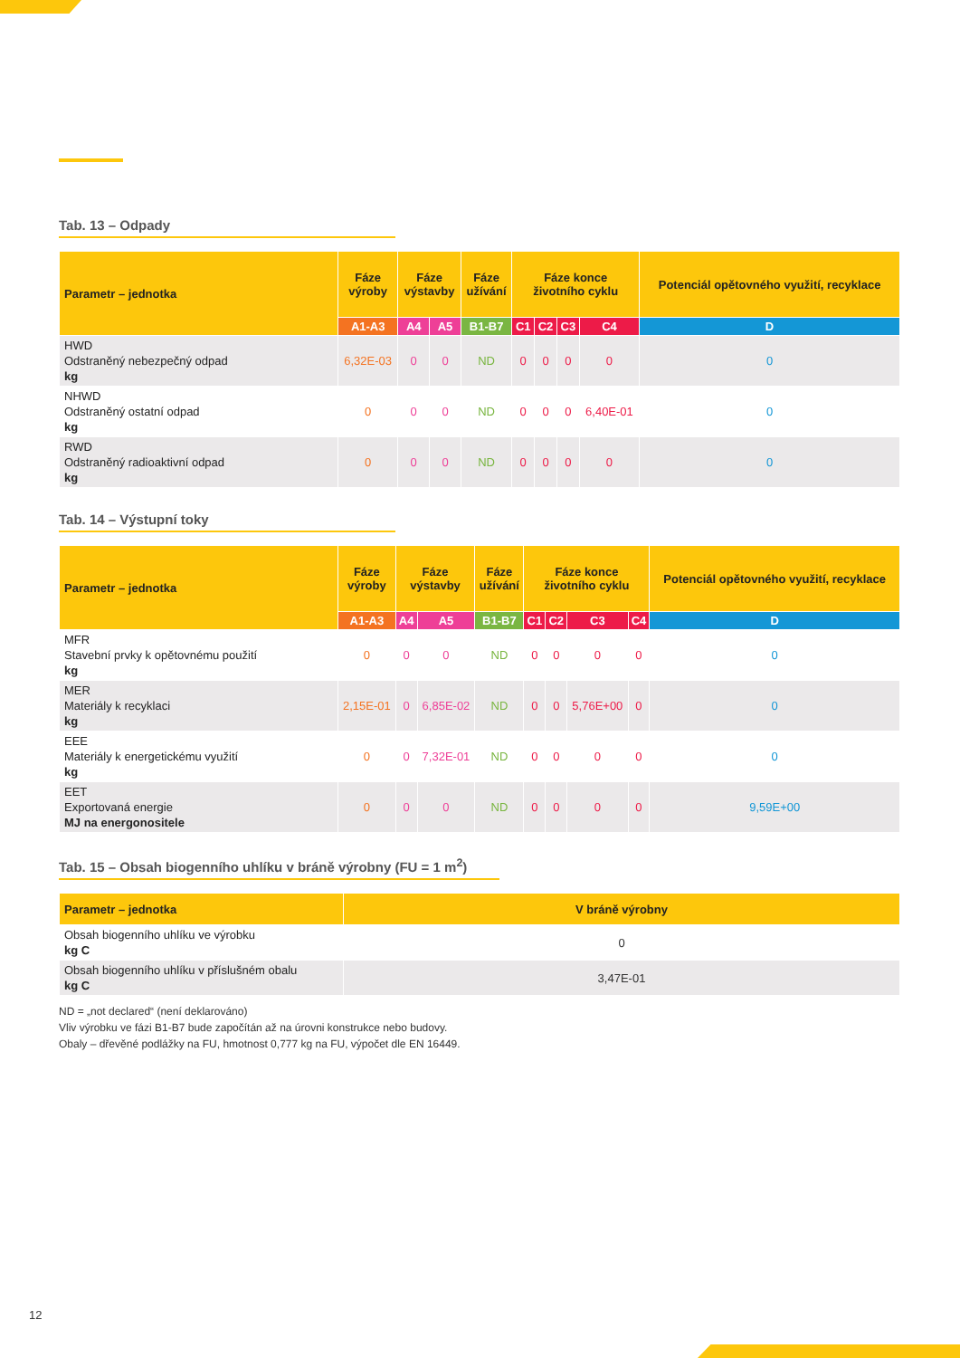Tab. 13 – Odpady
| Parametr – jednotka | Fáze výroby | Fáze výstavby | | Fáze užívání | Fáze konce životního cyklu | | | | Potenciál opětovného využití, recyklace |
| --- | --- | --- | --- | --- | --- | --- | --- | --- | --- |
| | A1-A3 | A4 | A5 | B1-B7 | C1 | C2 | C3 | C4 | D |
| HWD Odstraněný nebezpečný odpad kg | 6,32E-03 | 0 | 0 | ND | 0 | 0 | 0 | 0 | 0 |
| NHWD Odstraněný ostatní odpad kg | 0 | 0 | 0 | ND | 0 | 0 | 0 | 6,40E-01 | 0 |
| RWD Odstraněný radioaktivní odpad kg | 0 | 0 | 0 | ND | 0 | 0 | 0 | 0 | 0 |
Tab. 14 – Výstupní toky
| Parametr – jednotka | Fáze výroby | Fáze výstavby | | Fáze užívání | Fáze konce životního cyklu | | | | Potenciál opětovného využití, recyklace |
| --- | --- | --- | --- | --- | --- | --- | --- | --- | --- |
| | A1-A3 | A4 | A5 | B1-B7 | C1 | C2 | C3 | C4 | D |
| MFR Stavební prvky k opětovnému použití kg | 0 | 0 | 0 | ND | 0 | 0 | 0 | 0 | 0 |
| MER Materiály k recyklaci kg | 2,15E-01 | 0 | 6,85E-02 | ND | 0 | 0 | 5,76E+00 | 0 | 0 |
| EEE Materiály k energetickému využití kg | 0 | 0 | 7,32E-01 | ND | 0 | 0 | 0 | 0 | 0 |
| EET Exportovaná energie MJ na energonositele | 0 | 0 | 0 | ND | 0 | 0 | 0 | 0 | 9,59E+00 |
Tab. 15 – Obsah biogenního uhlíku v bráně výrobny (FU = 1 m<sup>2</sup>)
| Parametr – jednotka | V bráně výrobny |
| --- | --- |
| Obsah biogenního uhlíku ve výrobku kg C | 0 |
| Obsah biogenního uhlíku v příslušném obalu kg C | 3,47E-01 |
ND = „not declared“ (není deklarováno)
Vliv výrobku ve fázi B1-B7 bude započítán až na úrovni konstrukce nebo budovy.
Obaly – dřevěné podlážky na FU, hmotnost 0,777 kg na FU, výpočet dle EN 16449.
12